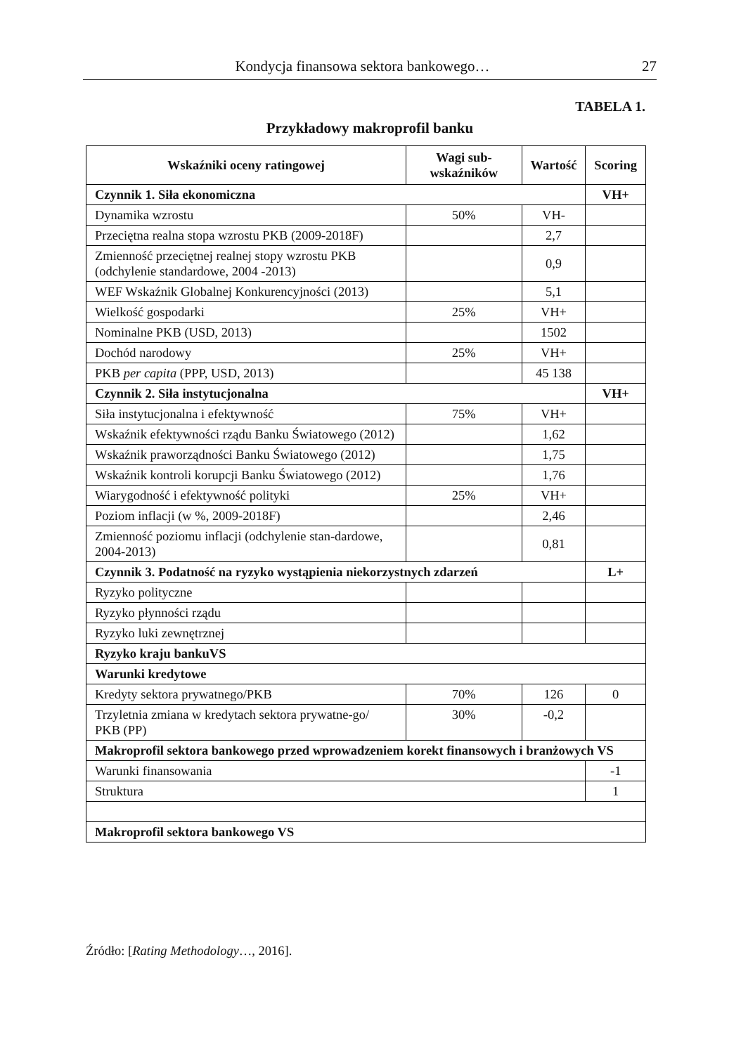Kondycja finansowa sektora bankowego… 27
TABELA 1.
Przykładowy makroprofil banku
| Wskaźniki oceny ratingowej | Wagi sub-wskaźników | Wartość | Scoring |
| --- | --- | --- | --- |
| Czynnik 1. Siła ekonomiczna | | | VH+ |
| Dynamika wzrostu | 50% | VH- | |
| Przeciętna realna stopa wzrostu PKB (2009-2018F) | | 2,7 | |
| Zmienność przeciętnej realnej stopy wzrostu PKB (odchylenie standardowe, 2004 -2013) | | 0,9 | |
| WEF Wskaźnik Globalnej Konkurencyjności (2013) | | 5,1 | |
| Wielkość gospodarki | 25% | VH+ | |
| Nominalne PKB (USD, 2013) | | 1502 | |
| Dochód narodowy | 25% | VH+ | |
| PKB per capita (PPP, USD, 2013) | | 45 138 | |
| Czynnik 2. Siła instytucjonalna | | | VH+ |
| Siła instytucjonalna i efektywność | 75% | VH+ | |
| Wskaźnik efektywności rządu Banku Światowego (2012) | | 1,62 | |
| Wskaźnik praworządności Banku Światowego (2012) | | 1,75 | |
| Wskaźnik kontroli korupcji Banku Światowego (2012) | | 1,76 | |
| Wiarygodność i efektywność polityki | 25% | VH+ | |
| Poziom inflacji (w %, 2009-2018F) | | 2,46 | |
| Zmienność poziomu inflacji (odchylenie stan-dardowe, 2004-2013) | | 0,81 | |
| Czynnik 3. Podatność na ryzyko wystąpienia niekorzystnych zdarzeń | | | L+ |
| Ryzyko polityczne | | | |
| Ryzyko płynności rządu | | | |
| Ryzyko luki zewnętrznej | | | |
| Ryzyko kraju bankuVS | | | |
| Warunki kredytowe | | | |
| Kredyty sektora prywatnego/PKB | 70% | 126 | 0 |
| Trzyletnia zmiana w kredytach sektora prywatne-go/ PKB (PP) | 30% | -0,2 | |
| Makroprofil sektora bankowego przed wprowadzeniem korekt finansowych i branżowych VS | | | |
| Warunki finansowania | | | -1 |
| Struktura | | | 1 |
| Makroprofil sektora bankowego VS | | | |
Źródło: [Rating Methodology…, 2016].